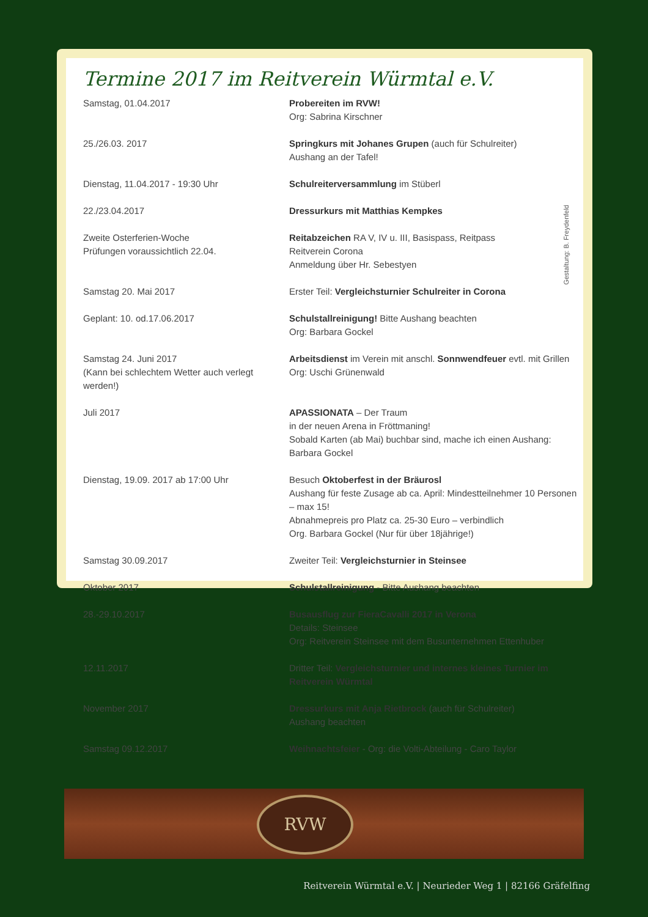Termine 2017 im Reitverein Würmtal e.V.
| Samstag, 01.04.2017 | Probereiten im RVW! Org: Sabrina Kirschner |
| 25./26.03. 2017 | Springkurs mit Johanes Grupen (auch für Schulreiter) Aushang an der Tafel! |
| Dienstag, 11.04.2017 - 19:30 Uhr | Schulreiterversammlung im Stüberl |
| 22./23.04.2017 | Dressurkurs mit Matthias Kempkes |
| Zweite Osterferien-Woche Prüfungen voraussichtlich 22.04. | Reitabzeichen RA V, IV u. III, Basispass, Reitpass Reitverein Corona Anmeldung über Hr. Sebestyen |
| Samstag 20. Mai 2017 | Erster Teil: Vergleichsturnier Schulreiter in Corona |
| Geplant: 10. od.17.06.2017 | Schulstallreinigung! Bitte Aushang beachten Org: Barbara Gockel |
| Samstag 24. Juni 2017 (Kann bei schlechtem Wetter auch verlegt werden!) | Arbeitsdienst im Verein mit anschl. Sonnwendfeuer evtl. mit Grillen Org: Uschi Grünenwald |
| Juli 2017 | APASSIONATA – Der Traum in der neuen Arena in Fröttmaning! Sobald Karten (ab Mai) buchbar sind, mache ich einen Aushang: Barbara Gockel |
| Dienstag, 19.09. 2017 ab 17:00 Uhr | Besuch Oktoberfest in der Bräurosl Aushang für feste Zusage ab ca. April: Mindestteilnehmer 10 Personen – max 15! Abnahmepreis pro Platz ca. 25-30 Euro – verbindlich Org. Barbara Gockel (Nur für über 18jährige!) |
| Samstag 30.09.2017 | Zweiter Teil: Vergleichsturnier in Steinsee |
| Oktober 2017 | Schulstallreinigung - Bitte Aushang beachten |
| 28.-29.10.2017 | Busausflug zur FieraCavalli 2017 in Verona Details: Steinsee Org: Reitverein Steinsee mit dem Busunternehmen Ettenhuber |
| 12.11.2017 | Dritter Teil: Vergleichsturnier und internes kleines Turnier im Reitverein Würmtal |
| November 2017 | Dressurkurs mit Anja Rietbrock (auch für Schulreiter) Aushang beachten |
| Samstag 09.12.2017 | Weihnachtsfeier - Org: die Volti-Abteilung - Caro Taylor |
Gestaltung: B. Freydenfeld
RVW
Reitverein Würmtal e.V. | Neurieder Weg 1 | 82166 Gräfelfing